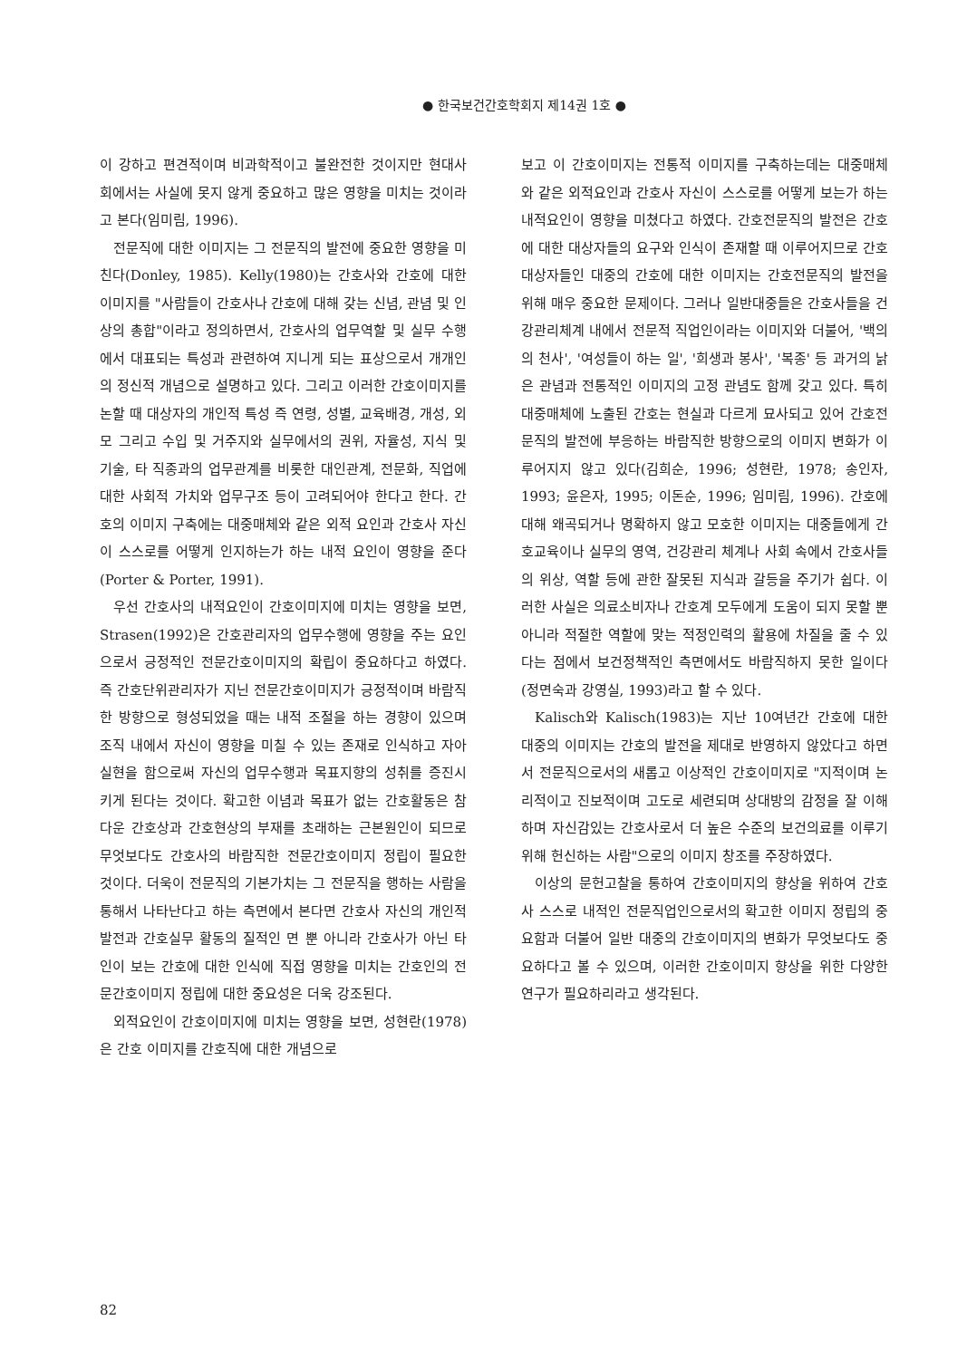● 한국보건간호학회지 제14권 1호 ●
이 강하고 편견적이며 비과학적이고 불완전한 것이지만 현대사회에서는 사실에 못지 않게 중요하고 많은 영향을 미치는 것이라고 본다(임미림, 1996).
전문직에 대한 이미지는 그 전문직의 발전에 중요한 영향을 미친다(Donley, 1985). Kelly(1980)는 간호사와 간호에 대한 이미지를 "사람들이 간호사나 간호에 대해 갖는 신념, 관념 및 인상의 총합"이라고 정의하면서, 간호사의 업무역할 및 실무 수행에서 대표되는 특성과 관련하여 지니게 되는 표상으로서 개개인의 정신적 개념으로 설명하고 있다. 그리고 이러한 간호이미지를 논할 때 대상자의 개인적 특성 즉 연령, 성별, 교육배경, 개성, 외모 그리고 수입 및 거주지와 실무에서의 권위, 자율성, 지식 및 기술, 타 직종과의 업무관계를 비롯한 대인관계, 전문화, 직업에 대한 사회적 가치와 업무구조 등이 고려되어야 한다고 한다. 간호의 이미지 구축에는 대중매체와 같은 외적 요인과 간호사 자신이 스스로를 어떻게 인지하는가 하는 내적 요인이 영향을 준다(Porter & Porter, 1991).
우선 간호사의 내적요인이 간호이미지에 미치는 영향을 보면, Strasen(1992)은 간호관리자의 업무수행에 영향을 주는 요인으로서 긍정적인 전문간호이미지의 확립이 중요하다고 하였다. 즉 간호단위관리자가 지닌 전문간호이미지가 긍정적이며 바람직한 방향으로 형성되었을 때는 내적 조절을 하는 경향이 있으며 조직 내에서 자신이 영향을 미칠 수 있는 존재로 인식하고 자아실현을 함으로써 자신의 업무수행과 목표지향의 성취를 증진시키게 된다는 것이다. 확고한 이념과 목표가 없는 간호활동은 참다운 간호상과 간호현상의 부재를 초래하는 근본원인이 되므로 무엇보다도 간호사의 바람직한 전문간호이미지 정립이 필요한 것이다. 더욱이 전문직의 기본가치는 그 전문직을 행하는 사람을 통해서 나타난다고 하는 측면에서 본다면 간호사 자신의 개인적 발전과 간호실무 활동의 질적인 면 뿐 아니라 간호사가 아닌 타인이 보는 간호에 대한 인식에 직접 영향을 미치는 간호인의 전문간호이미지 정립에 대한 중요성은 더욱 강조된다.
외적요인이 간호이미지에 미치는 영향을 보면, 성현란(1978)은 간호 이미지를 간호직에 대한 개념으로
보고 이 간호이미지는 전통적 이미지를 구축하는데는 대중매체와 같은 외적요인과 간호사 자신이 스스로를 어떻게 보는가 하는 내적요인이 영향을 미쳤다고 하였다. 간호전문직의 발전은 간호에 대한 대상자들의 요구와 인식이 존재할 때 이루어지므로 간호 대상자들인 대중의 간호에 대한 이미지는 간호전문직의 발전을 위해 매우 중요한 문제이다. 그러나 일반대중들은 간호사들을 건강관리체계 내에서 전문적 직업인이라는 이미지와 더불어, '백의의 천사', '여성들이 하는 일', '희생과 봉사', '복종' 등 과거의 낡은 관념과 전통적인 이미지의 고정 관념도 함께 갖고 있다. 특히 대중매체에 노출된 간호는 현실과 다르게 묘사되고 있어 간호전문직의 발전에 부응하는 바람직한 방향으로의 이미지 변화가 이루어지지 않고 있다(김희순, 1996; 성현란, 1978; 송인자, 1993; 윤은자, 1995; 이돈순, 1996; 임미림, 1996). 간호에 대해 왜곡되거나 명확하지 않고 모호한 이미지는 대중들에게 간호교육이나 실무의 영역, 건강관리 체계나 사회 속에서 간호사들의 위상, 역할 등에 관한 잘못된 지식과 갈등을 주기가 쉽다. 이러한 사실은 의료소비자나 간호계 모두에게 도움이 되지 못할 뿐 아니라 적절한 역할에 맞는 적정인력의 활용에 차질을 줄 수 있다는 점에서 보건정책적인 측면에서도 바람직하지 못한 일이다(정면숙과 강영실, 1993)라고 할 수 있다.
Kalisch와 Kalisch(1983)는 지난 10여년간 간호에 대한 대중의 이미지는 간호의 발전을 제대로 반영하지 않았다고 하면서 전문직으로서의 새롭고 이상적인 간호이미지로 "지적이며 논리적이고 진보적이며 고도로 세련되며 상대방의 감정을 잘 이해하며 자신감있는 간호사로서 더 높은 수준의 보건의료를 이루기 위해 헌신하는 사람"으로의 이미지 창조를 주장하였다.
이상의 문헌고찰을 통하여 간호이미지의 향상을 위하여 간호사 스스로 내적인 전문직업인으로서의 확고한 이미지 정립의 중요함과 더불어 일반 대중의 간호이미지의 변화가 무엇보다도 중요하다고 볼 수 있으며, 이러한 간호이미지 향상을 위한 다양한 연구가 필요하리라고 생각된다.
82